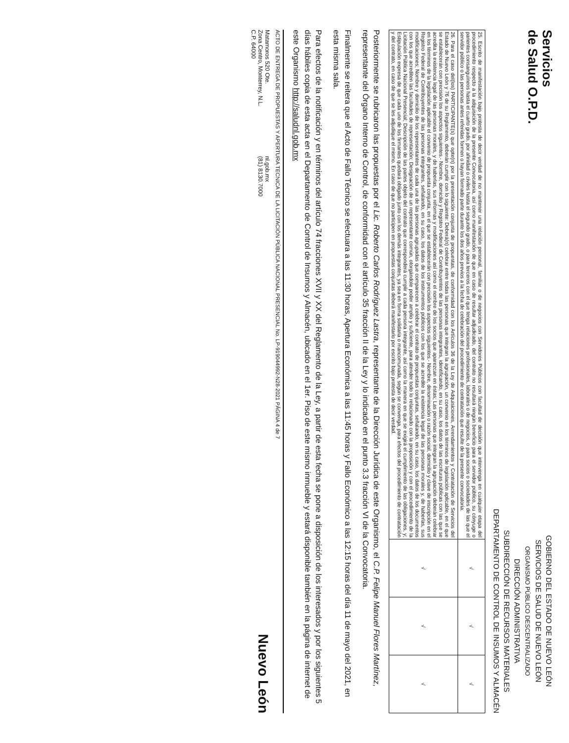Servicios
de Salud O.P.D.
GOBIERNO DEL ESTADO DE NUEVO LEÓN
SERVICIOS DE SALUD DE NUEVO LEÓN
ORGANISMO PÚBLICO DESCENTRALIZADO
DIRECCIÓN ADMINISTRATIVA
SUBDIRECCIÓN DE RECURSOS MATERIALES
DEPARTAMENTO DE CONTROL DE INSUMOS Y ALMACÉN
| 25. Escrito de manifestación bajo protesta de decir verdad de no mantener una relación personal, familiar o de negocios con Servidores Públicos con facultad de decisión que intervenga en cualquier etapa del procedimiento respecto a la adquisición de la presente Convocatoria, así como manifestación de que en caso de resultar adjudicado, del contrato no resultará ningún beneficio para el servidor público, su cónyuge o parientes consanguíneos hasta el cuarto grado, por afinidad o civiles hasta el segundo grado, o para terceros con el que tenga relaciones profesionales, laborales o de negocios, o para socios o sociedades de las que el servidor público o las personas antes referidas formen o hayan formado parte durante los dos años previos a la fecha de celebración del procedimiento de contratación que resulte de la presente convocatoria. | √ | √ | √ |
| 26. Para el caso del(los) PARTICIPANTE(s) que opte(n) por la presentación conjunta de propuestas, de conformidad con los Artículos 36 de la Ley de Adquisiciones, Arrendamientos y Contratación de Servicios del Estado de Nuevo León y 76 de su Reglamento, deberán cumplir con lo siguiente: Deberá(n) celebrar entre todas las personas que integran la agrupación, un convenio en los términos de legislación aplicable, en el que se establecerán con precisión los aspectos siguientes.- Nombre, domicilio y Registro Federal de Contribuyentes de las personas integrantes, identificando, en su caso, los datos de las escrituras públicas con las que se acredita la existencia legal de las personas morales, y de haberlas, sus reformas y modificaciones así como el nombre de los socios que aparezcan en éstas; Las personas que integran la agrupación deberán celebrar en los términos de la legislación aplicable el convenio de propuesta conjunta, en el que se establecerán con precisión los aspectos siguientes.- Nombre, denominación o razón social, domicilio y clave de inscripción en el Registro Federal de Contribuyentes de las personas integrantes, señalando, en su caso, los datos de los instrumentos públicos con los que se acredite la existencia legal de las personas morales y, de haberlas, sus modificaciones; Nombre y domicilio de los representantes de cada una de las personas agrupadas que comparecen a celebrar el contrato de propuestas conjuntas, señalando, en su caso, los datos de los documentos con los que acrediten las facultades de representación; Designación de un representante común, otorgándole poder amplio y suficiente, para atender todo lo relacionado con la proposición y con el procedimiento de la Licitación Pública Nacional Presencial; Descripción de las partes objeto del contrato que corresponderá cumplir a cada persona integrante, así como la manera en que se exigirá el cumplimiento de las obligaciones, y; Estipulación expresa de que cada uno de los firmantes quedará obligado junto con los demás integrantes, ya sea en forma solidaria o mancomunada, según se convenga, para efectos del procedimiento de contratación y del contrato, en caso de que se les adjudique el mismo. En caso de que no participen en propuestas conjuntas deberá manifestarlo por escrito bajo protesta de decir verdad. | √ | √ | √ |
Posteriormente se rubricaron las propuestas por el Lic. Roberto Carlos Rodríguez Lastra, representante de la Dirección Jurídica de este Organismo, el C.P. Felipe Manuel Flores Martínez, representante del Órgano Interno de Control, de conformidad con el artículo 35 fracción II de la Ley y lo indicado en el punto 3.3 fracción VI de la Convocatoria.
Finalmente se reitera que el Acto de Fallo Técnico se efectuara a las 11:30 horas, Apertura Económica a las 11:45 horas y Fallo Económico a las 12:15 horas del día 11 de mayo del 2021, en esta misma sala.
Para efectos de la notificación y en términos del artículo 74 fracciones XVII y XX del Reglamento de la Ley, a partir de esta fecha se pone a disposición de los interesados y por los siguientes 5 días hábiles copia de esta acta en el Departamento de Control de Insumos y Almacén, ubicado en el 1er. Piso de este mismo inmueble y estará disponible también en la página de internet de este Organismo http://saludnl.gob.mx
ACTO DE ENTREGA DE PROPUESTAS Y APERTURA TECNICA DE LA LICITACIÓN PÚBLICA NACIONAL PRESENCIAL No. LP-919044992-N28-2021 PÁGINA 4 de 7
Matamoros 520 Ote.
Zona Centro, Monterrey, N.L.
C.P. 64000
nl.gob.mx
(81) 8130.7000
Nuevo León